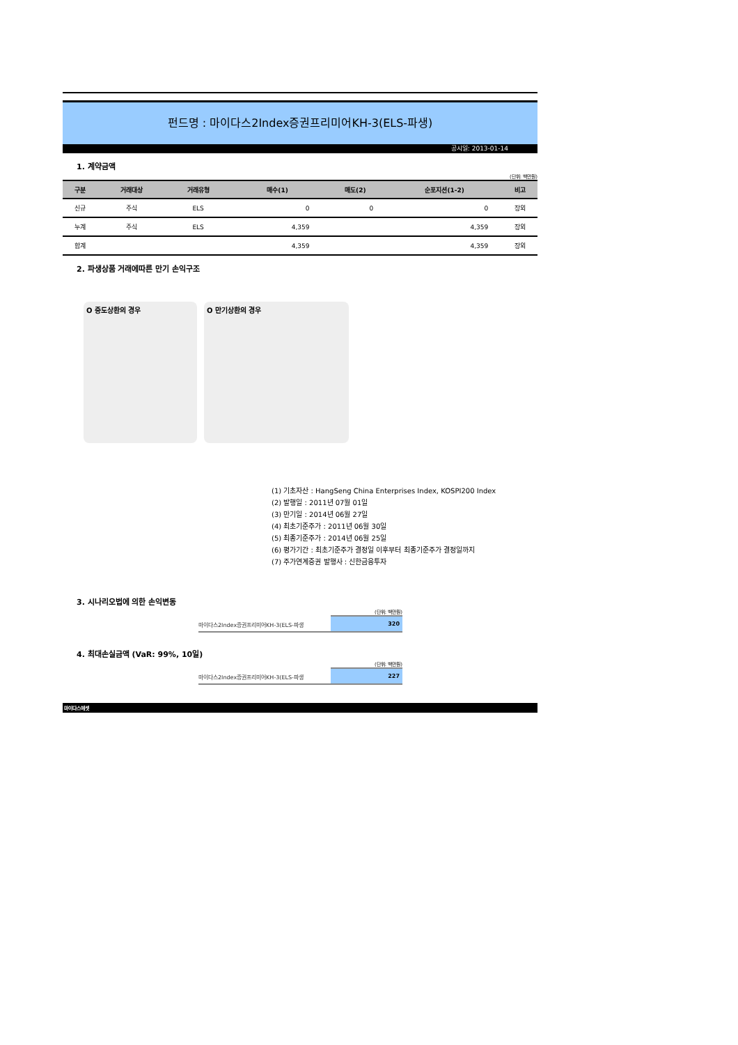펀드명 : 마이다스2Index증권프리미어KH-3(ELS-파생)
공시일: 2013-01-14
1. 계약금액
(단위: 백만원)
| 구분 | 거래대상 | 거래유형 | 매수(1) | 매도(2) | 순포지션(1-2) | 비고 |
| --- | --- | --- | --- | --- | --- | --- |
| 신규 | 주식 | ELS | 0 | 0 | 0 | 장외 |
| 누계 | 주식 | ELS | 4,359 | | 4,359 | 장외 |
| 합계 | | | 4,359 | | 4,359 | 장외 |
2. 파생상품 거래에따른 만기 손익구조
O 중도상환의 경우 O 만기상환의 경우
(1) 기초자산 : HangSeng China Enterprises Index, KOSPI200 Index
(2) 발행일 : 2011년 07월 01일
(3) 만기일 : 2014년 06월 27일
(4) 최초기준주가 : 2011년 06월 30일
(5) 최종기준주가 : 2014년 06월 25일
(6) 평가기간 : 최초기준주가 결정일 이후부터 최종기준주가 결정일까지
(7) 주가연계증권 발행사 : 신한금융투자
3. 시나리오법에 의한 손익변동
(단위: 백만원)
마이다스2Index증권프리미어KH-3(ELS-파생 320
4. 최대손실금액 (VaR: 99%, 10일)
(단위: 백만원)
마이다스2Index증권프리미어KH-3(ELS-파생 227
마이다스에셋